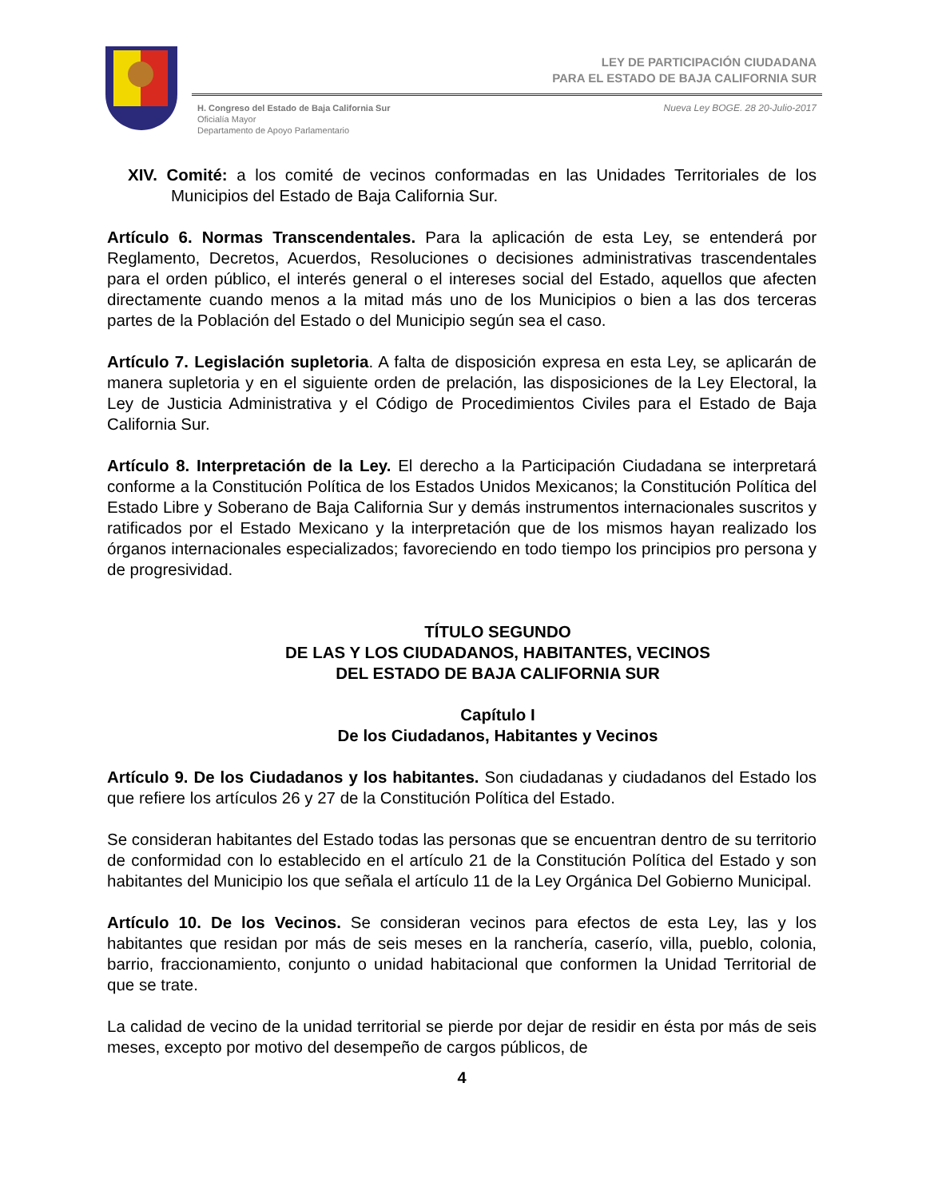LEY DE PARTICIPACIÓN CIUDADANA
PARA EL ESTADO DE BAJA CALIFORNIA SUR
H. Congreso del Estado de Baja California Sur
Oficialía Mayor
Departamento de Apoyo Parlamentario
Nueva Ley BOGE. 28 20-Julio-2017
XIV. Comité: a los comité de vecinos conformadas en las Unidades Territoriales de los Municipios del Estado de Baja California Sur.
Artículo 6. Normas Transcendentales. Para la aplicación de esta Ley, se entenderá por Reglamento, Decretos, Acuerdos, Resoluciones o decisiones administrativas trascendentales para el orden público, el interés general o el intereses social del Estado, aquellos que afecten directamente cuando menos a la mitad más uno de los Municipios o bien a las dos terceras partes de la Población del Estado o del Municipio según sea el caso.
Artículo 7. Legislación supletoria. A falta de disposición expresa en esta Ley, se aplicarán de manera supletoria y en el siguiente orden de prelación, las disposiciones de la Ley Electoral, la Ley de Justicia Administrativa y el Código de Procedimientos Civiles para el Estado de Baja California Sur.
Artículo 8. Interpretación de la Ley. El derecho a la Participación Ciudadana se interpretará conforme a la Constitución Política de los Estados Unidos Mexicanos; la Constitución Política del Estado Libre y Soberano de Baja California Sur y demás instrumentos internacionales suscritos y ratificados por el Estado Mexicano y la interpretación que de los mismos hayan realizado los órganos internacionales especializados; favoreciendo en todo tiempo los principios pro persona y de progresividad.
TÍTULO SEGUNDO
DE LAS Y LOS CIUDADANOS, HABITANTES, VECINOS
DEL ESTADO DE BAJA CALIFORNIA SUR
Capítulo I
De los Ciudadanos, Habitantes y Vecinos
Artículo 9. De los Ciudadanos y los habitantes. Son ciudadanas y ciudadanos del Estado los que refiere los artículos 26 y 27 de la Constitución Política del Estado.
Se consideran habitantes del Estado todas las personas que se encuentran dentro de su territorio de conformidad con lo establecido en el artículo 21 de la Constitución Política del Estado y son habitantes del Municipio los que señala el artículo 11 de la Ley Orgánica Del Gobierno Municipal.
Artículo 10. De los Vecinos. Se consideran vecinos para efectos de esta Ley, las y los habitantes que residan por más de seis meses en la ranchería, caserío, villa, pueblo, colonia, barrio, fraccionamiento, conjunto o unidad habitacional que conformen la Unidad Territorial de que se trate.
La calidad de vecino de la unidad territorial se pierde por dejar de residir en ésta por más de seis meses, excepto por motivo del desempeño de cargos públicos, de
4